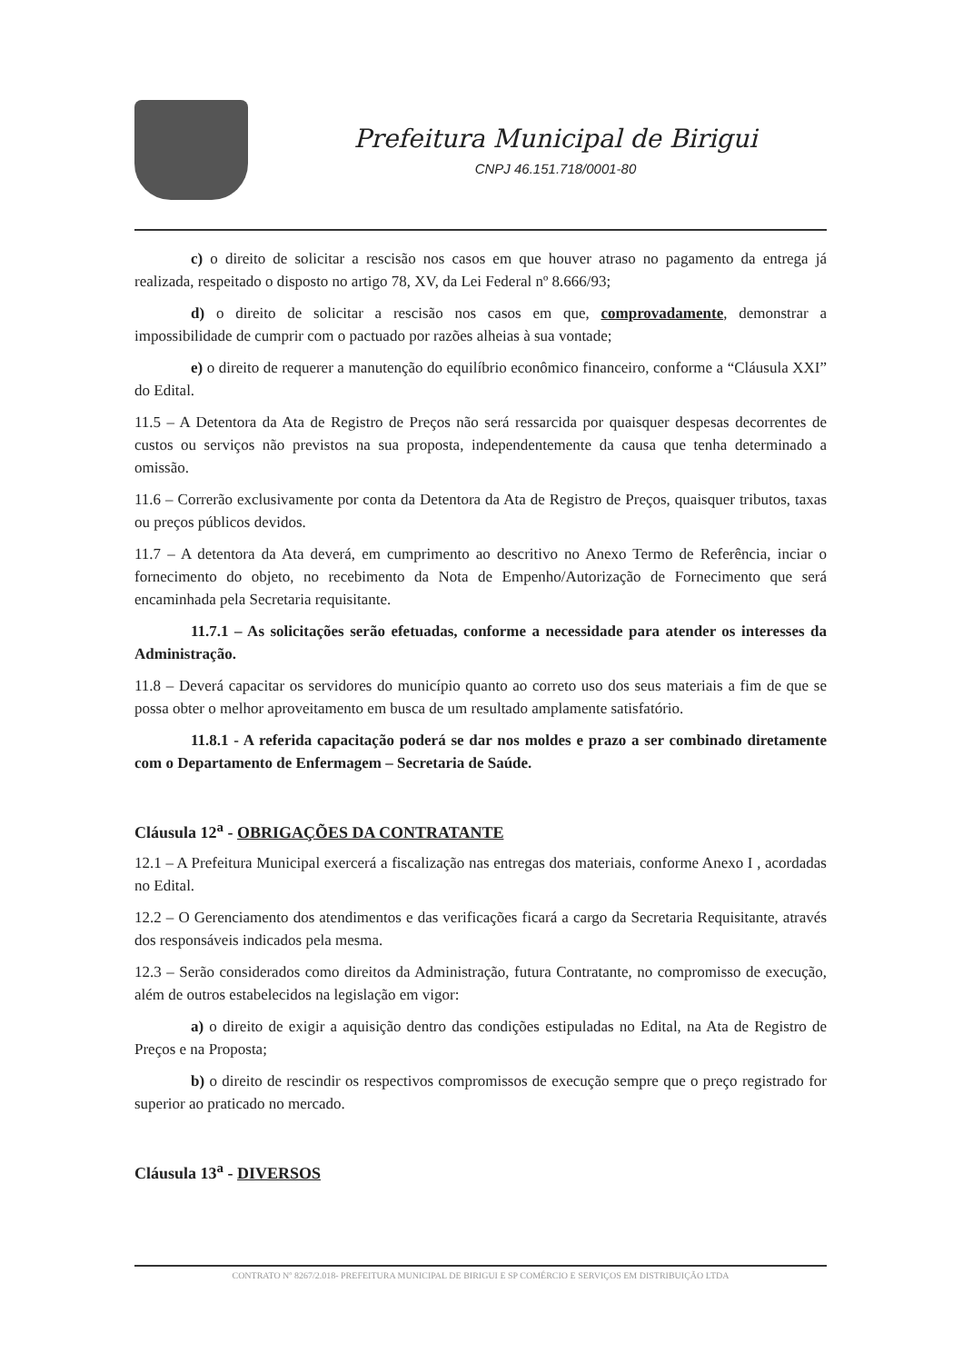Prefeitura Municipal de Birigui
CNPJ 46.151.718/0001-80
c) o direito de solicitar a rescisão nos casos em que houver atraso no pagamento da entrega já realizada, respeitado o disposto no artigo 78, XV, da Lei Federal nº 8.666/93;
d) o direito de solicitar a rescisão nos casos em que, comprovadamente, demonstrar a impossibilidade de cumprir com o pactuado por razões alheias à sua vontade;
e) o direito de requerer a manutenção do equilíbrio econômico financeiro, conforme a “Cláusula XXI” do Edital.
11.5 – A Detentora da Ata de Registro de Preços não será ressarcida por quaisquer despesas decorrentes de custos ou serviços não previstos na sua proposta, independentemente da causa que tenha determinado a omissão.
11.6 – Correrão exclusivamente por conta da Detentora da Ata de Registro de Preços, quaisquer tributos, taxas ou preços públicos devidos.
11.7 – A detentora da Ata deverá, em cumprimento ao descritivo no Anexo Termo de Referência, inciar o fornecimento do objeto, no recebimento da Nota de Empenho/Autorização de Fornecimento que será encaminhada pela Secretaria requisitante.
11.7.1 – As solicitações serão efetuadas, conforme a necessidade para atender os interesses da Administração.
11.8 – Deverá capacitar os servidores do município quanto ao correto uso dos seus materiais a fim de que se possa obter o melhor aproveitamento em busca de um resultado amplamente satisfatório.
11.8.1 - A referida capacitação poderá se dar nos moldes e prazo a ser combinado diretamente com o Departamento de Enfermagem – Secretaria de Saúde.
Cláusula 12<sup>a</sup> - OBRIGAÇÕES DA CONTRATANTE
12.1 – A Prefeitura Municipal exercerá a fiscalização nas entregas dos materiais, conforme Anexo I , acordadas no Edital.
12.2 – O Gerenciamento dos atendimentos e das verificações ficará a cargo da Secretaria Requisitante, através dos responsáveis indicados pela mesma.
12.3 – Serão considerados como direitos da Administração, futura Contratante, no compromisso de execução, além de outros estabelecidos na legislação em vigor:
a) o direito de exigir a aquisição dentro das condições estipuladas no Edital, na Ata de Registro de Preços e na Proposta;
b) o direito de rescindir os respectivos compromissos de execução sempre que o preço registrado for superior ao praticado no mercado.
Cláusula 13<sup>a</sup> - DIVERSOS
CONTRATO Nº 8267/2.018- PREFEITURA MUNICIPAL DE BIRIGUI E SP COMÉRCIO E SERVIÇOS EM DISTRIBUIÇÃO LTDA